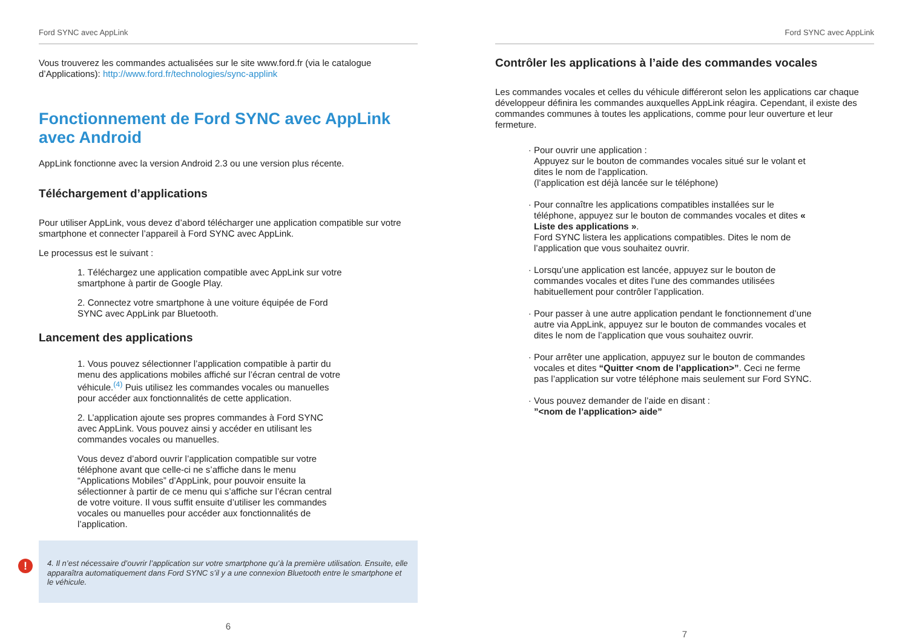Ford SYNC avec AppLink
Vous trouverez les commandes actualisées sur le site www.ford.fr (via le catalogue d’Applications): http://www.ford.fr/technologies/sync-applink
Fonctionnement de Ford SYNC avec AppLink avec Android
AppLink fonctionne avec la version Android 2.3 ou une version plus récente.
Téléchargement d’applications
Pour utiliser AppLink, vous devez d’abord télécharger une application compatible sur votre smartphone et connecter l’appareil à Ford SYNC avec AppLink.
Le processus est le suivant :
1. Téléchargez une application compatible avec AppLink sur votre smartphone à partir de Google Play.
2. Connectez votre smartphone à une voiture équipée de Ford SYNC avec AppLink par Bluetooth.
Lancement des applications
1. Vous pouvez sélectionner l’application compatible à partir du menu des applications mobiles affiché sur l’écran central de votre véhicule.<sup>(4)</sup> Puis utilisez les commandes vocales ou manuelles pour accéder aux fonctionnalités de cette application.
2. L’application ajoute ses propres commandes à Ford SYNC avec AppLink. Vous pouvez ainsi y accéder en utilisant les commandes vocales ou manuelles.
Vous devez d’abord ouvrir l’application compatible sur votre téléphone avant que celle-ci ne s’affiche dans le menu “Applications Mobiles” d’AppLink, pour pouvoir ensuite la sélectionner à partir de ce menu qui s’affiche sur l’écran central de votre voiture. Il vous suffit ensuite d’utiliser les commandes vocales ou manuelles pour accéder aux fonctionnalités de l’application.
! 4. Il n’est nécessaire d’ouvrir l’application sur votre smartphone qu’à la première utilisation. Ensuite, elle apparaîtra automatiquement dans Ford SYNC s’il y a une connexion Bluetooth entre le smartphone et le véhicule.
6
Ford SYNC avec AppLink
Contrôler les applications à l’aide des commandes vocales
Les commandes vocales et celles du véhicule différeront selon les applications car chaque développeur définira les commandes auxquelles AppLink réagira. Cependant, il existe des commandes communes à toutes les applications, comme pour leur ouverture et leur fermeture.
Pour ouvrir une application :
Appuyez sur le bouton de commandes vocales situé sur le volant et dites le nom de l’application.
(l’application est déjà lancée sur le téléphone)
Pour connaître les applications compatibles installées sur le téléphone, appuyez sur le bouton de commandes vocales et dites « Liste des applications ».
Ford SYNC listera les applications compatibles. Dites le nom de l’application que vous souhaitez ouvrir.
Lorsqu’une application est lancée, appuyez sur le bouton de commandes vocales et dites l’une des commandes utilisées habituellement pour contrôler l’application.
Pour passer à une autre application pendant le fonctionnement d’une autre via AppLink, appuyez sur le bouton de commandes vocales et dites le nom de l’application que vous souhaitez ouvrir.
Pour arrêter une application, appuyez sur le bouton de commandes vocales et dites “Quitter <nom de l’application>”. Ceci ne ferme pas l’application sur votre téléphone mais seulement sur Ford SYNC.
Vous pouvez demander de l’aide en disant :
”<nom de l’application> aide”
7